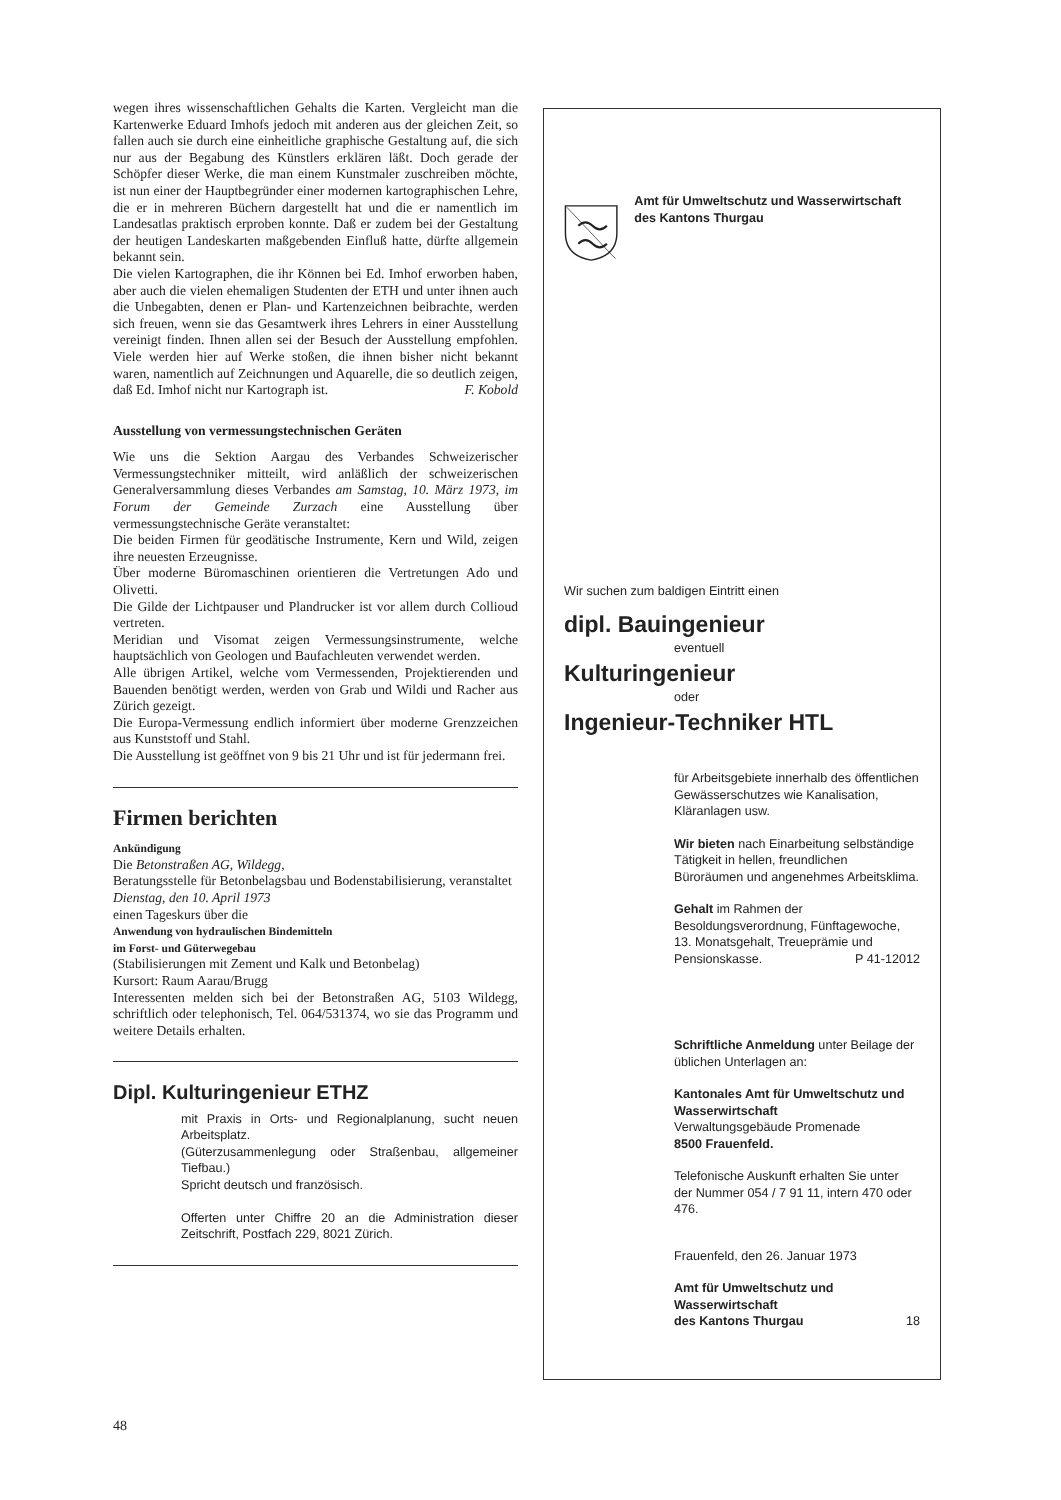wegen ihres wissenschaftlichen Gehalts die Karten. Vergleicht man die Kartenwerke Eduard Imhofs jedoch mit anderen aus der gleichen Zeit, so fallen auch sie durch eine einheitliche graphische Gestaltung auf, die sich nur aus der Begabung des Künstlers erklären läßt. Doch gerade der Schöpfer dieser Werke, die man einem Kunstmaler zuschreiben möchte, ist nun einer der Hauptbegründer einer modernen kartographischen Lehre, die er in mehreren Büchern dargestellt hat und die er namentlich im Landesatlas praktisch erproben konnte. Daß er zudem bei der Gestaltung der heutigen Landeskarten maßgebenden Einfluß hatte, dürfte allgemein bekannt sein.
Die vielen Kartographen, die ihr Können bei Ed. Imhof erworben haben, aber auch die vielen ehemaligen Studenten der ETH und unter ihnen auch die Unbegabten, denen er Plan- und Kartenzeichnen beibrachte, werden sich freuen, wenn sie das Gesamtwerk ihres Lehrers in einer Ausstellung vereinigt finden. Ihnen allen sei der Besuch der Ausstellung empfohlen. Viele werden hier auf Werke stoßen, die ihnen bisher nicht bekannt waren, namentlich auf Zeichnungen und Aquarelle, die so deutlich zeigen, daß Ed. Imhof nicht nur Kartograph ist. F. Kobold
Ausstellung von vermessungstechnischen Geräten
Wie uns die Sektion Aargau des Verbandes Schweizerischer Vermessungstechniker mitteilt, wird anläßlich der schweizerischen Generalversammlung dieses Verbandes am Samstag, 10. März 1973, im Forum der Gemeinde Zurzach eine Ausstellung über vermessungstechnische Geräte veranstaltet:
Die beiden Firmen für geodätische Instrumente, Kern und Wild, zeigen ihre neuesten Erzeugnisse.
Über moderne Büromaschinen orientieren die Vertretungen Ado und Olivetti.
Die Gilde der Lichtpauser und Plandrucker ist vor allem durch Collioud vertreten.
Meridian und Visomat zeigen Vermessungsinstrumente, welche hauptsächlich von Geologen und Baufachleuten verwendet werden.
Alle übrigen Artikel, welche vom Vermessenden, Projektierenden und Bauenden benötigt werden, werden von Grab und Wildi und Racher aus Zürich gezeigt.
Die Europa-Vermessung endlich informiert über moderne Grenzzeichen aus Kunststoff und Stahl.
Die Ausstellung ist geöffnet von 9 bis 21 Uhr und ist für jedermann frei.
Firmen berichten
Ankündigung
Die Betonstraßen AG, Wildegg,
Beratungsstelle für Betonbelagsbau und Bodenstabilisierung, veranstaltet
Dienstag, den 10. April 1973
einen Tageskurs über die
Anwendung von hydraulischen Bindemitteln
im Forst- und Güterwegebau
(Stabilisierungen mit Zement und Kalk und Betonbelag)
Kursort: Raum Aarau/Brugg
Interessenten melden sich bei der Betonstraßen AG, 5103 Wildegg, schriftlich oder telephonisch, Tel. 064/531374, wo sie das Programm und weitere Details erhalten.
Dipl. Kulturingenieur ETHZ
mit Praxis in Orts- und Regionalplanung, sucht neuen Arbeitsplatz.
(Güterzusammenlegung oder Straßenbau, allgemeiner Tiefbau.)
Spricht deutsch und französisch.
Offerten unter Chiffre 20 an die Administration dieser Zeitschrift, Postfach 229, 8021 Zürich.
Amt für Umweltschutz und Wasserwirtschaft des Kantons Thurgau
Wir suchen zum baldigen Eintritt einen
dipl. Bauingenieur
eventuell
Kulturingenieur
oder
Ingenieur-Techniker HTL
für Arbeitsgebiete innerhalb des öffentlichen Gewässerschutzes wie Kanalisation, Kläranlagen usw.
Wir bieten nach Einarbeitung selbständige Tätigkeit in hellen, freundlichen Büroräumen und angenehmes Arbeitsklima.
Gehalt im Rahmen der Besoldungsverordnung, Fünftagewoche, 13. Monatsgehalt, Treueprämie und Pensionskasse. P 41-12012
Schriftliche Anmeldung unter Beilage der üblichen Unterlagen an:
Kantonales Amt für Umweltschutz und Wasserwirtschaft
Verwaltungsgebäude Promenade
8500 Frauenfeld.
Telefonische Auskunft erhalten Sie unter der Nummer 054 / 7 91 11, intern 470 oder 476.
Frauenfeld, den 26. Januar 1973
Amt für Umweltschutz und Wasserwirtschaft
des Kantons Thurgau 18
48